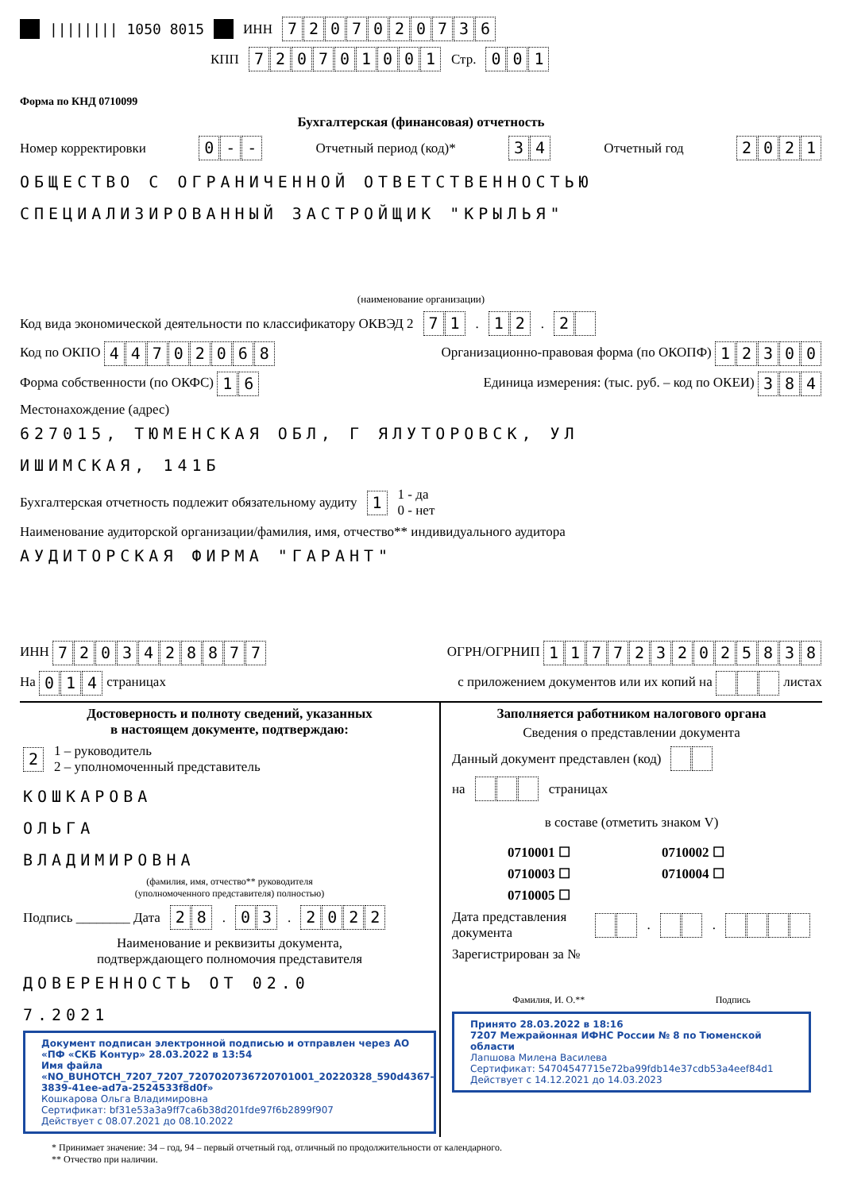|||||||| 1050 8015 ИНН 7207020736
КПП 720701001 Стр. 001
Форма по КНД 0710099
Бухгалтерская (финансовая) отчетность
Номер корректировки 0 - - Отчетный период (код)* 34 Отчетный год 2021
ОБЩЕСТВО С ОГРАНИЧЕННОЙ ОТВЕТСТВЕННОСТЬЮ
СПЕЦИАЛИЗИРОВАННЫЙ ЗАСТРОЙЩИК "КРЫЛЬЯ"
(наименование организации)
Код вида экономической деятельности по классификатору ОКВЭД 2 71. 12. 2
Код по ОКПО 44702068 Организационно-правовая форма (по ОКОПФ) 12300
Форма собственности (по ОКФС) 16 Единица измерения: (тыс. руб. – код по ОКЕИ) 384
Местонахождение (адрес)
627015, ТЮМЕНСКАЯ ОБЛ, Г ЯЛУТОРОВСК, УЛ
ИШИМСКАЯ, 141Б
Бухгалтерская отчетность подлежит обязательному аудиту 1 1 - да
0 - нет
Наименование аудиторской организации/фамилия, имя, отчество** индивидуального аудитора
АУДИТОРСКАЯ ФИРМА "ГАРАНТ"
ИНН 7203428877 ОГРН/ОГРНИП 1177232025838
На 014 страницах с приложением документов или их копий на листах
Достоверность и полноту сведений, указанных
в настоящем документе, подтверждаю:
2 1 – руководитель
2 – уполномоченный представитель
КОШКАРОВА
ОЛЬГА
ВЛАДИМИРОВНА
(фамилия, имя, отчество** руководителя
(уполномоченного представителя) полностью)
Подпись ________ Дата 28. 03. 2022
Наименование и реквизиты документа,
подтверждающего полномочия представителя
ДОВЕРЕННОСТЬ ОТ 02.0
7.2021
Документ подписан электронной подписью и отправлен через АО «ПФ «СКБ Контур» 28.03.2022 в 13:54
Имя файла «NO_BUHOTCH_7207_7207_7207020736720701001_20220328_590d4367-3839-41ee-ad7a-2524533f8d0f»
Кошкарова Ольга Владимировна
Сертификат: bf31e53a3a9ff7ca6b38d201fde97f6b2899f907
Действует с 08.07.2021 до 08.10.2022
Заполняется работником налогового органа
Сведения о представлении документа
Данный документ представлен (код)
на страницах
в составе (отметить знаком V)
0710001 ☐ 0710002 ☐ 0710003 ☐ 0710004 ☐ 0710005 ☐
Дата представления документа . .
Зарегистрирован за №
Фамилия, И. О.** Подпись
Принято 28.03.2022 в 18:16
7207 Межрайонная ИФНС России № 8 по Тюменской области
Лапшова Милена Василева
Сертификат: 54704547715e72ba99fdb14e37cdb53a4eef84d1
Действует с 14.12.2021 до 14.03.2023
* Принимает значение: 34 – год, 94 – первый отчетный год, отличный по продолжительности от календарного.
** Отчество при наличии.